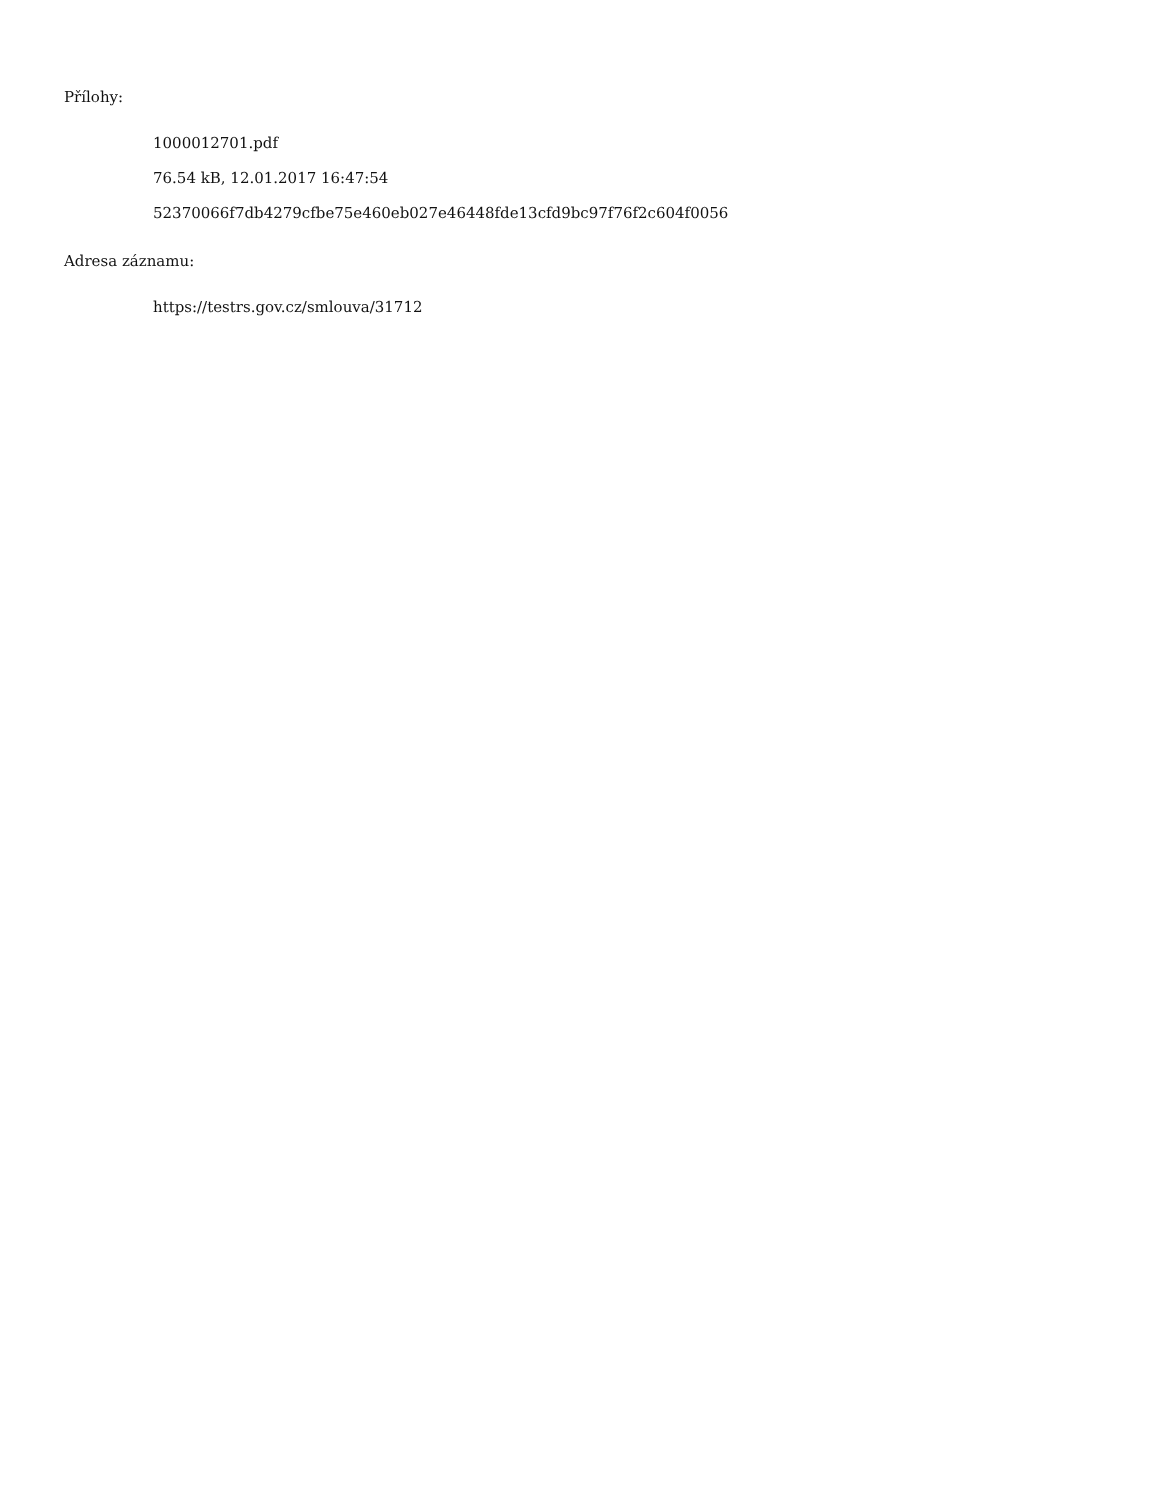Přílohy:
1000012701.pdf
76.54 kB, 12.01.2017 16:47:54
52370066f7db4279cfbe75e460eb027e46448fde13cfd9bc97f76f2c604f0056
Adresa záznamu:
https://testrs.gov.cz/smlouva/31712